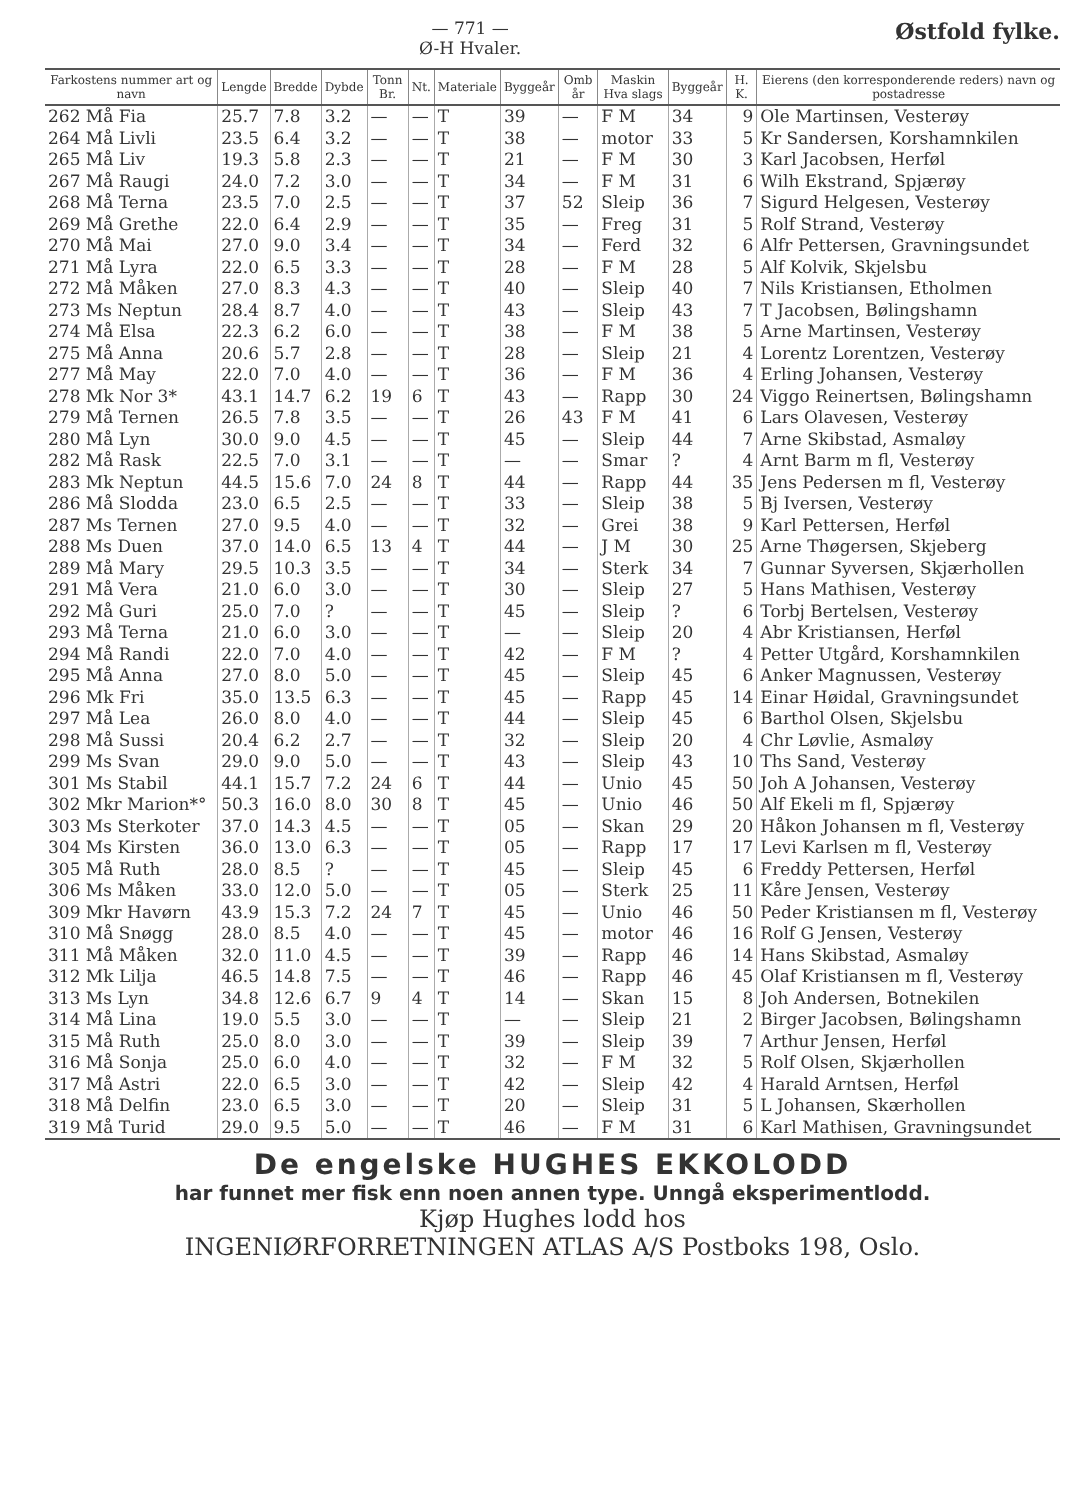— 771 —
Ø-H Hvaler.
Østfold fylke.
| Farkostens nummer art og navn | Lengde | Bredde | Dybde | Tonn Br. | Nt. | Materiale | Byggeår | Omb år | Maskin Hva slags | Byggeår | H. K. | Eierens (den korresponderende reders) navn og postadresse |
| --- | --- | --- | --- | --- | --- | --- | --- | --- | --- | --- | --- | --- |
| 262 Må Fia | 25.7 | 7.8 | 3.2 | — | — | T | 39 | — | F M | 34 | 9 | Ole Martinsen, Vesterøy |
| 264 Må Livli | 23.5 | 6.4 | 3.2 | — | — | T | 38 | — | motor | 33 | 5 | Kr Sandersen, Korshamnkilen |
| 265 Må Liv | 19.3 | 5.8 | 2.3 | — | — | T | 21 | — | F M | 30 | 3 | Karl Jacobsen, Herføl |
| 267 Må Raugi | 24.0 | 7.2 | 3.0 | — | — | T | 34 | — | F M | 31 | 6 | Wilh Ekstrand, Spjærøy |
| 268 Må Terna | 23.5 | 7.0 | 2.5 | — | — | T | 37 | 52 | Sleip | 36 | 7 | Sigurd Helgesen, Vesterøy |
| 269 Må Grethe | 22.0 | 6.4 | 2.9 | — | — | T | 35 | — | Freg | 31 | 5 | Rolf Strand, Vesterøy |
| 270 Må Mai | 27.0 | 9.0 | 3.4 | — | — | T | 34 | — | Ferd | 32 | 6 | Alfr Pettersen, Gravningsundet |
| 271 Må Lyra | 22.0 | 6.5 | 3.3 | — | — | T | 28 | — | F M | 28 | 5 | Alf Kolvik, Skjelsbu |
| 272 Må Måken | 27.0 | 8.3 | 4.3 | — | — | T | 40 | — | Sleip | 40 | 7 | Nils Kristiansen, Etholmen |
| 273 Ms Neptun | 28.4 | 8.7 | 4.0 | — | — | T | 43 | — | Sleip | 43 | 7 | T Jacobsen, Bølingshamn |
| 274 Må Elsa | 22.3 | 6.2 | 6.0 | — | — | T | 38 | — | F M | 38 | 5 | Arne Martinsen, Vesterøy |
| 275 Må Anna | 20.6 | 5.7 | 2.8 | — | — | T | 28 | — | Sleip | 21 | 4 | Lorentz Lorentzen, Vesterøy |
| 277 Må May | 22.0 | 7.0 | 4.0 | — | — | T | 36 | — | F M | 36 | 4 | Erling Johansen, Vesterøy |
| 278 Mk Nor 3* | 43.1 | 14.7 | 6.2 | 19 | 6 | T | 43 | — | Rapp | 30 | 24 | Viggo Reinertsen, Bølingshamn |
| 279 Må Ternen | 26.5 | 7.8 | 3.5 | — | — | T | 26 | 43 | F M | 41 | 6 | Lars Olavesen, Vesterøy |
| 280 Må Lyn | 30.0 | 9.0 | 4.5 | — | — | T | 45 | — | Sleip | 44 | 7 | Arne Skibstad, Asmaløy |
| 282 Må Rask | 22.5 | 7.0 | 3.1 | — | — | T | — | — | Smar | ? | 4 | Arnt Barm m fl, Vesterøy |
| 283 Mk Neptun | 44.5 | 15.6 | 7.0 | 24 | 8 | T | 44 | — | Rapp | 44 | 35 | Jens Pedersen m fl, Vesterøy |
| 286 Må Slodda | 23.0 | 6.5 | 2.5 | — | — | T | 33 | — | Sleip | 38 | 5 | Bj Iversen, Vesterøy |
| 287 Ms Ternen | 27.0 | 9.5 | 4.0 | — | — | T | 32 | — | Grei | 38 | 9 | Karl Pettersen, Herføl |
| 288 Ms Duen | 37.0 | 14.0 | 6.5 | 13 | 4 | T | 44 | — | J M | 30 | 25 | Arne Thøgersen, Skjeberg |
| 289 Må Mary | 29.5 | 10.3 | 3.5 | — | — | T | 34 | — | Sterk | 34 | 7 | Gunnar Syversen, Skjærhollen |
| 291 Må Vera | 21.0 | 6.0 | 3.0 | — | — | T | 30 | — | Sleip | 27 | 5 | Hans Mathisen, Vesterøy |
| 292 Må Guri | 25.0 | 7.0 | ? | — | — | T | 45 | — | Sleip | ? | 6 | Torbj Bertelsen, Vesterøy |
| 293 Må Terna | 21.0 | 6.0 | 3.0 | — | — | T | — | — | Sleip | 20 | 4 | Abr Kristiansen, Herføl |
| 294 Må Randi | 22.0 | 7.0 | 4.0 | — | — | T | 42 | — | F M | ? | 4 | Petter Utgård, Korshamnkilen |
| 295 Må Anna | 27.0 | 8.0 | 5.0 | — | — | T | 45 | — | Sleip | 45 | 6 | Anker Magnussen, Vesterøy |
| 296 Mk Fri | 35.0 | 13.5 | 6.3 | — | — | T | 45 | — | Rapp | 45 | 14 | Einar Høidal, Gravningsundet |
| 297 Må Lea | 26.0 | 8.0 | 4.0 | — | — | T | 44 | — | Sleip | 45 | 6 | Barthol Olsen, Skjelsbu |
| 298 Må Sussi | 20.4 | 6.2 | 2.7 | — | — | T | 32 | — | Sleip | 20 | 4 | Chr Løvlie, Asmaløy |
| 299 Ms Svan | 29.0 | 9.0 | 5.0 | — | — | T | 43 | — | Sleip | 43 | 10 | Ths Sand, Vesterøy |
| 301 Ms Stabil | 44.1 | 15.7 | 7.2 | 24 | 6 | T | 44 | — | Unio | 45 | 50 | Joh A Johansen, Vesterøy |
| 302 Mkr Marion*° | 50.3 | 16.0 | 8.0 | 30 | 8 | T | 45 | — | Unio | 46 | 50 | Alf Ekeli m fl, Spjærøy |
| 303 Ms Sterkoter | 37.0 | 14.3 | 4.5 | — | — | T | 05 | — | Skan | 29 | 20 | Håkon Johansen m fl, Vesterøy |
| 304 Ms Kirsten | 36.0 | 13.0 | 6.3 | — | — | T | 05 | — | Rapp | 17 | 17 | Levi Karlsen m fl, Vesterøy |
| 305 Må Ruth | 28.0 | 8.5 | ? | — | — | T | 45 | — | Sleip | 45 | 6 | Freddy Pettersen, Herføl |
| 306 Ms Måken | 33.0 | 12.0 | 5.0 | — | — | T | 05 | — | Sterk | 25 | 11 | Kåre Jensen, Vesterøy |
| 309 Mkr Havørn | 43.9 | 15.3 | 7.2 | 24 | 7 | T | 45 | — | Unio | 46 | 50 | Peder Kristiansen m fl, Vesterøy |
| 310 Må Snøgg | 28.0 | 8.5 | 4.0 | — | — | T | 45 | — | motor | 46 | 16 | Rolf G Jensen, Vesterøy |
| 311 Må Måken | 32.0 | 11.0 | 4.5 | — | — | T | 39 | — | Rapp | 46 | 14 | Hans Skibstad, Asmaløy |
| 312 Mk Lilja | 46.5 | 14.8 | 7.5 | — | — | T | 46 | — | Rapp | 46 | 45 | Olaf Kristiansen m fl, Vesterøy |
| 313 Ms Lyn | 34.8 | 12.6 | 6.7 | 9 | 4 | T | 14 | — | Skan | 15 | 8 | Joh Andersen, Botnekilen |
| 314 Må Lina | 19.0 | 5.5 | 3.0 | — | — | T | — | — | Sleip | 21 | 2 | Birger Jacobsen, Bølingshamn |
| 315 Må Ruth | 25.0 | 8.0 | 3.0 | — | — | T | 39 | — | Sleip | 39 | 7 | Arthur Jensen, Herføl |
| 316 Må Sonja | 25.0 | 6.0 | 4.0 | — | — | T | 32 | — | F M | 32 | 5 | Rolf Olsen, Skjærhollen |
| 317 Må Astri | 22.0 | 6.5 | 3.0 | — | — | T | 42 | — | Sleip | 42 | 4 | Harald Arntsen, Herføl |
| 318 Må Delfin | 23.0 | 6.5 | 3.0 | — | — | T | 20 | — | Sleip | 31 | 5 | L Johansen, Skærhollen |
| 319 Må Turid | 29.0 | 9.5 | 5.0 | — | — | T | 46 | — | F M | 31 | 6 | Karl Mathisen, Gravningsundet |
De engelske HUGHES EKKOLODD
har funnet mer fisk enn noen annen type. Unngå eksperimentlodd.
Kjøp Hughes lodd hos
INGENIØRFORRETNINGEN ATLAS A/S Postboks 198, Oslo.